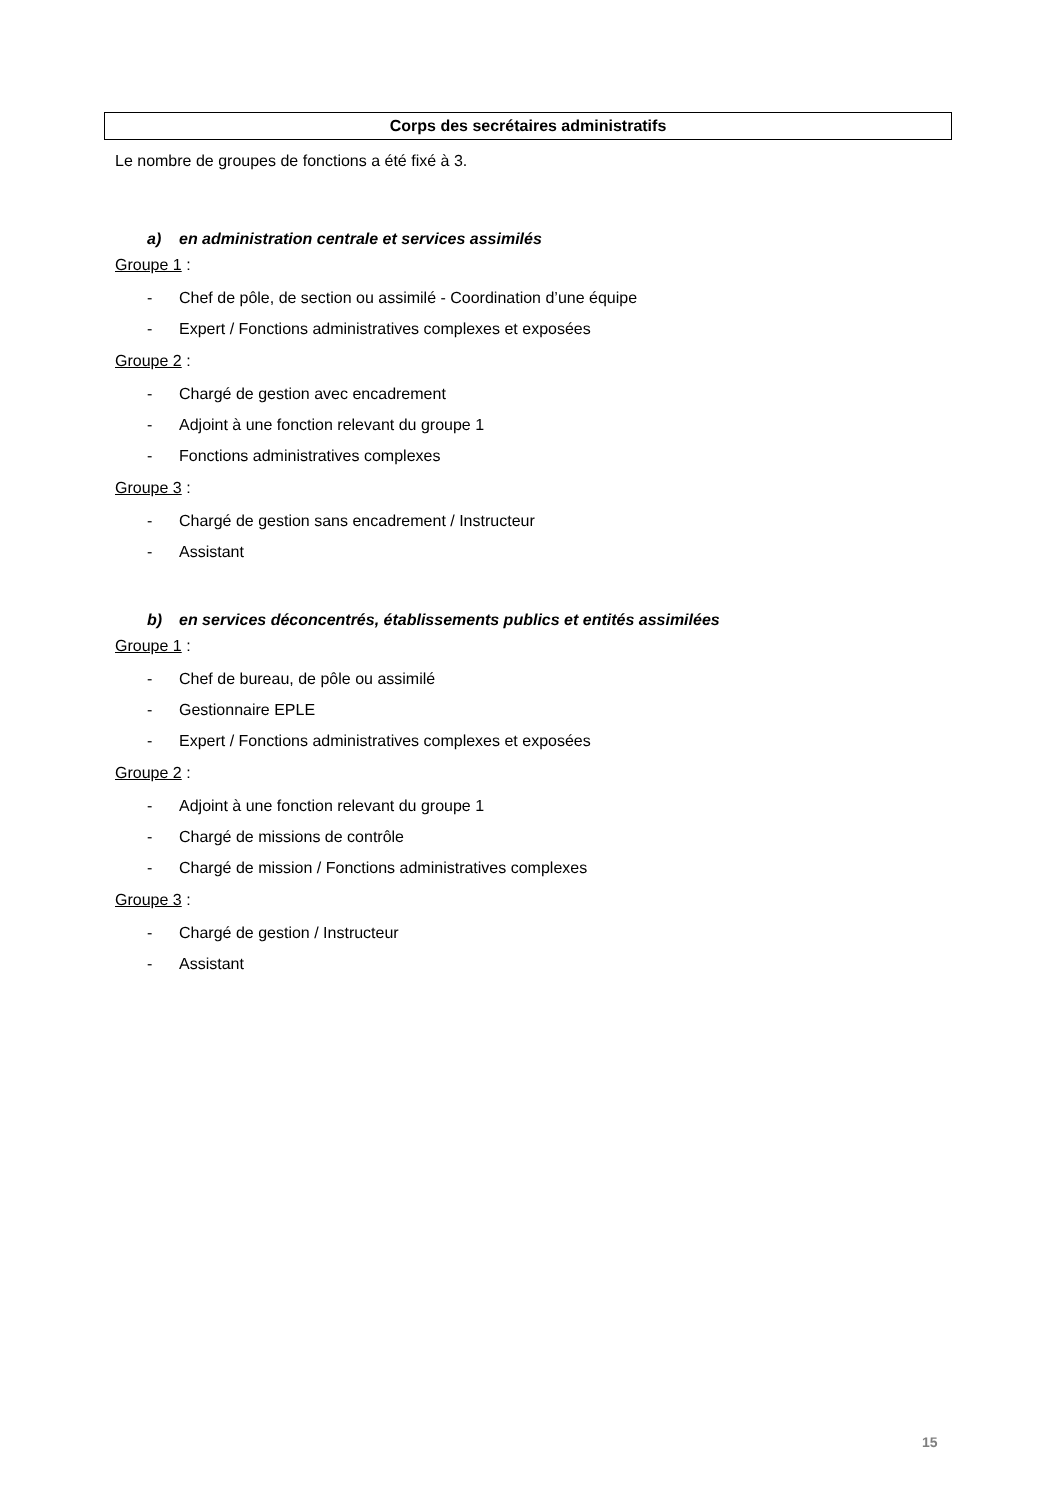Corps des secrétaires administratifs
Le nombre de groupes de fonctions a été fixé à 3.
a) en administration centrale et services assimilés
Groupe 1 :
- Chef de pôle, de section ou assimilé - Coordination d’une équipe
- Expert / Fonctions administratives complexes et exposées
Groupe 2 :
- Chargé de gestion avec encadrement
- Adjoint à une fonction relevant du groupe 1
- Fonctions administratives complexes
Groupe 3 :
- Chargé de gestion sans encadrement / Instructeur
- Assistant
b) en services déconcentrés, établissements publics et entités assimilées
Groupe 1 :
- Chef de bureau, de pôle ou assimilé
- Gestionnaire EPLE
- Expert / Fonctions administratives complexes et exposées
Groupe 2 :
- Adjoint à une fonction relevant du groupe 1
- Chargé de missions de contrôle
- Chargé de mission / Fonctions administratives complexes
Groupe 3 :
- Chargé de gestion / Instructeur
- Assistant
15